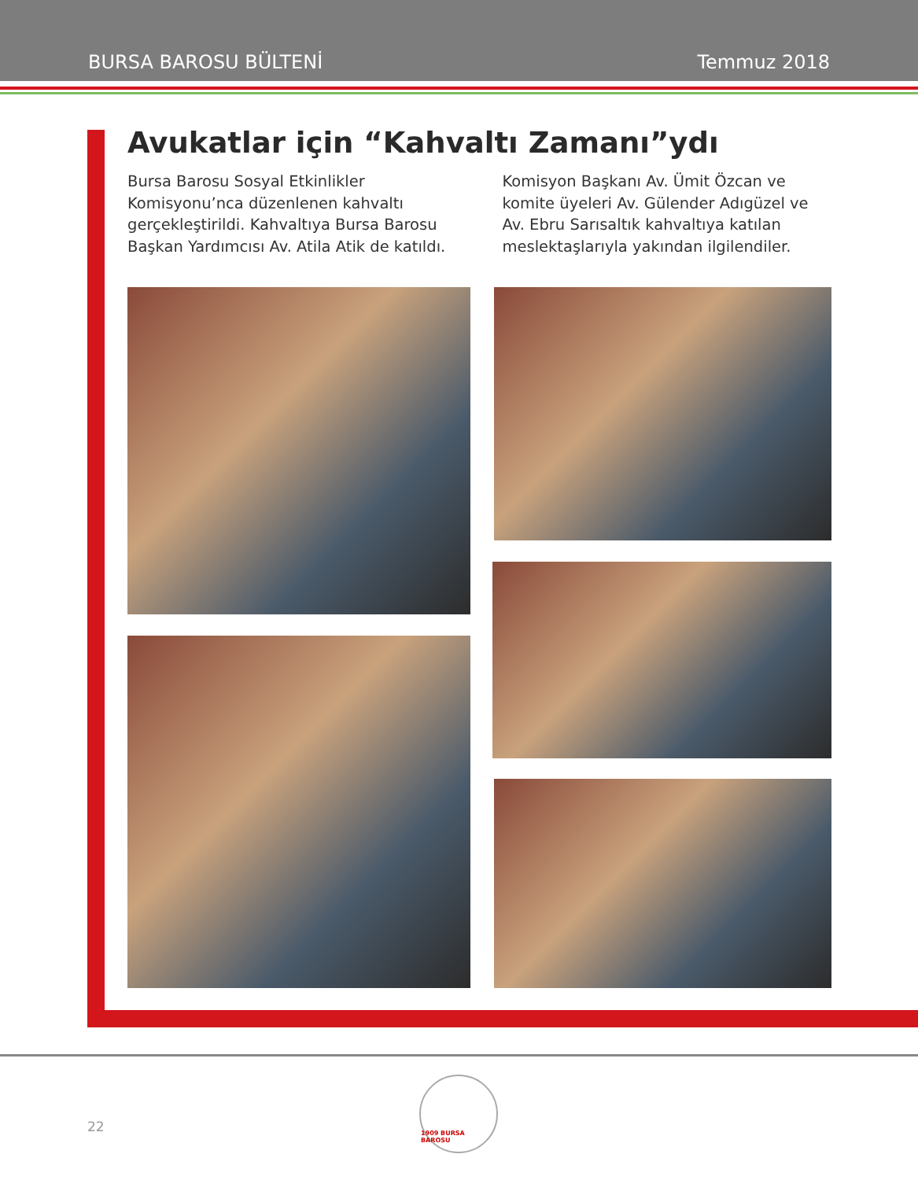BURSA BAROSU BÜLTENİ Temmuz 2018
Avukatlar için “Kahvaltı Zamanı”ydı
Bursa Barosu Sosyal Etkinlikler Komisyonu’nca düzenlenen kahvaltı gerçekleştirildi. Kahvaltıya Bursa Barosu Başkan Yardımcısı Av. Atila Atik de katıldı.
Komisyon Başkanı Av. Ümit Özcan ve komite üyeleri Av. Gülender Adıgüzel ve Av. Ebru Sarısaltık kahvaltıya katılan meslektaşlarıyla yakından ilgilendiler.
22
1909 BURSA BAROSU